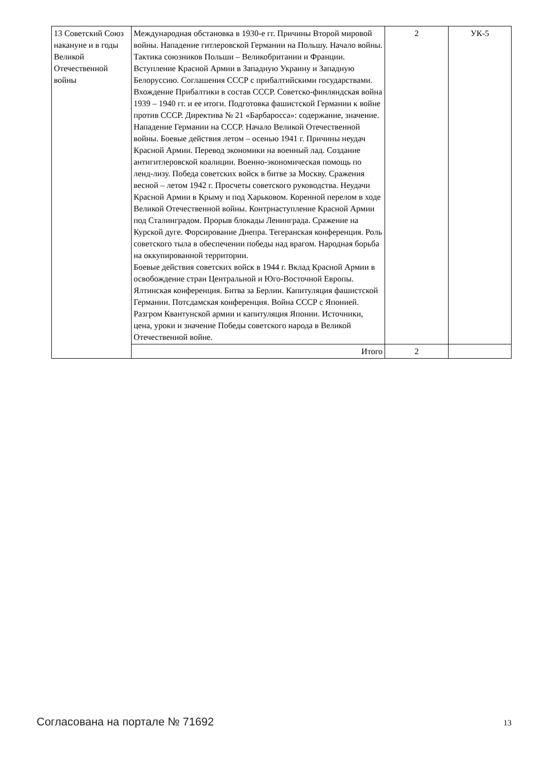| 13 Советский Союз накануне и в годы Великой Отечественной войны | Международная обстановка в 1930-е гг. Причины Второй мировой войны. Нападение гитлеровской Германии на Польшу. Начало войны. Тактика союзников Польши – Великобритании и Франции. Вступление Красной Армии в Западную Украину и Западную Белоруссию. Соглашения СССР с прибалтийскими государствами. Вхождение Прибалтики в состав СССР. Советско-финляндская война 1939 – 1940 гг. и ее итоги. Подготовка фашистской Германии к войне против СССР. Директива № 21 «Барбаросса»: содержание, значение. Нападение Германии на СССР. Начало Великой Отечественной войны. Боевые действия летом – осенью 1941 г. Причины неудач Красной Армии. Перевод экономики на военный лад. Создание антигитлеровской коалиции. Военно-экономическая помощь по ленд-лизу. Победа советских войск в битве за Москву. Сражения весной – летом 1942 г. Просчеты советского руководства. Неудачи Красной Армии в Крыму и под Харьковом. Коренной перелом в ходе Великой Отечественной войны. Контрнаступление Красной Армии под Сталинградом. Прорыв блокады Ленинграда. Сражение на Курской дуге. Форсирование Днепра. Тегеранская конференция. Роль советского тыла в обеспечении победы над врагом. Народная борьба на оккупированной территории. Боевые действия советских войск в 1944 г. Вклад Красной Армии в освобождение стран Центральной и Юго-Восточной Европы. Ялтинская конференция. Битва за Берлин. Капитуляция фашистской Германии. Потсдамская конференция. Война СССР с Японией. Разгром Квантунской армии и капитуляция Японии. Источники, цена, уроки и значение Победы советского народа в Великой Отечественной войне. | 2 | УК-5 |
| | Итого | 2 | |
Согласована на портале № 71692 13